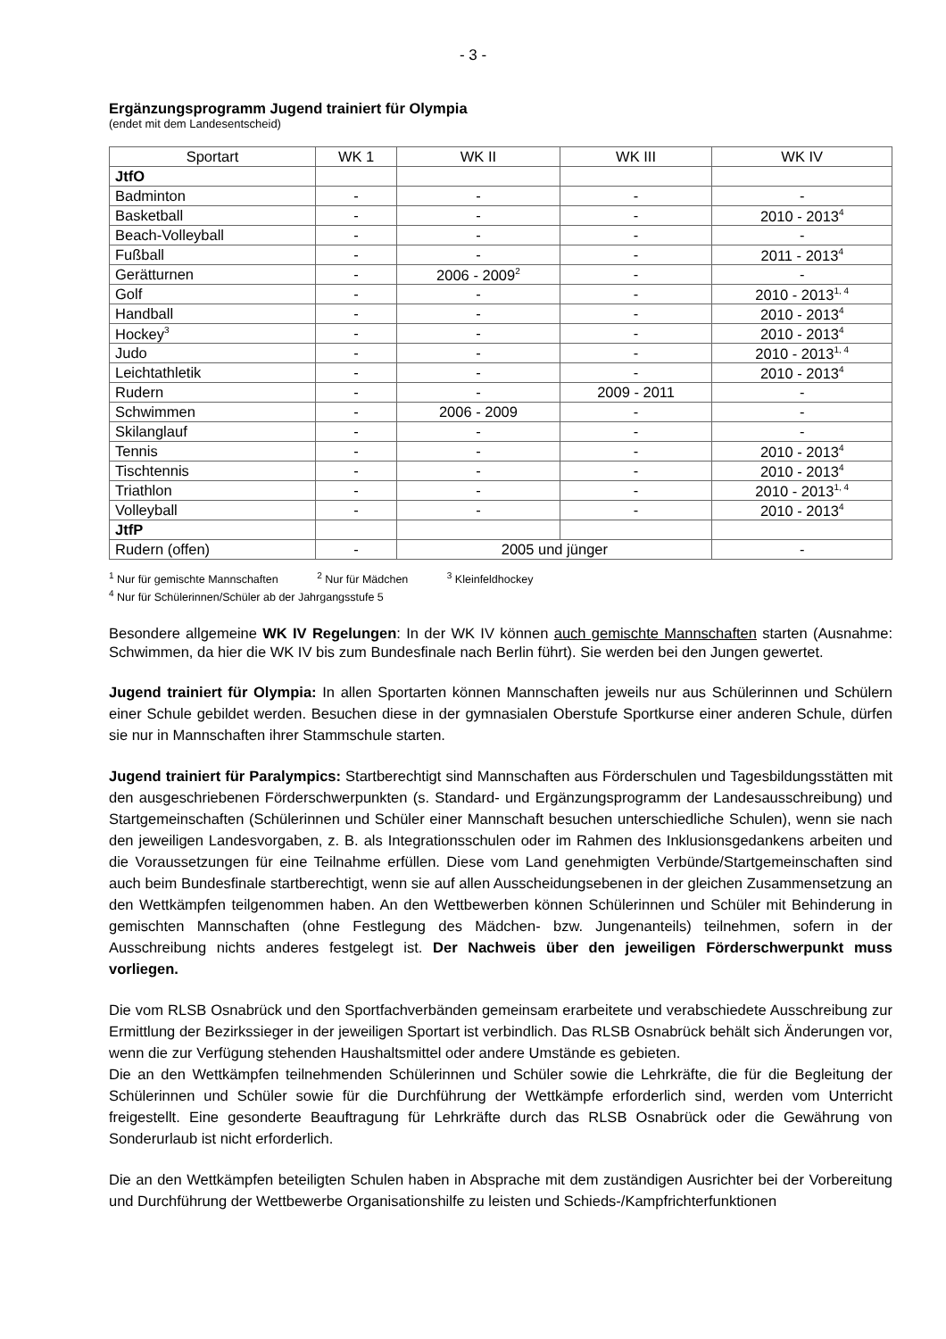- 3 -
Ergänzungsprogramm Jugend trainiert für Olympia
(endet mit dem Landesentscheid)
| Sportart | WK 1 | WK II | WK III | WK IV |
| --- | --- | --- | --- | --- |
| JtfO | | | | |
| Badminton | - | - | - | - |
| Basketball | - | - | - | 2010 - 2013<sup>4</sup> |
| Beach-Volleyball | - | - | - | - |
| Fußball | - | - | - | 2011 - 2013<sup>4</sup> |
| Gerätturnen | - | 2006 - 2009<sup>2</sup> | - | - |
| Golf | - | - | - | 2010 - 2013<sup>1, 4</sup> |
| Handball | - | - | - | 2010 - 2013<sup>4</sup> |
| Hockey<sup>3</sup> | - | - | - | 2010 - 2013<sup>4</sup> |
| Judo | - | - | - | 2010 - 2013<sup>1, 4</sup> |
| Leichtathletik | - | - | - | 2010 - 2013<sup>4</sup> |
| Rudern | - | - | 2009 - 2011 | - |
| Schwimmen | - | 2006 - 2009 | - | - |
| Skilanglauf | - | - | - | - |
| Tennis | - | - | - | 2010 - 2013<sup>4</sup> |
| Tischtennis | - | - | - | 2010 - 2013<sup>4</sup> |
| Triathlon | - | - | - | 2010 - 2013<sup>1, 4</sup> |
| Volleyball | - | - | - | 2010 - 2013<sup>4</sup> |
| JtfP | | | | |
| Rudern (offen) | - | 2005 und jünger | | - |
<sup>1</sup> Nur für gemischte Mannschaften <sup>2</sup> Nur für Mädchen <sup>3</sup> Kleinfeldhockey
<sup>4</sup> Nur für Schülerinnen/Schüler ab der Jahrgangsstufe 5
Besondere allgemeine WK IV Regelungen: In der WK IV können auch gemischte Mannschaften starten (Ausnahme: Schwimmen, da hier die WK IV bis zum Bundesfinale nach Berlin führt). Sie werden bei den Jungen gewertet.
Jugend trainiert für Olympia: In allen Sportarten können Mannschaften jeweils nur aus Schülerinnen und Schülern einer Schule gebildet werden. Besuchen diese in der gymnasialen Oberstufe Sportkurse einer anderen Schule, dürfen sie nur in Mannschaften ihrer Stammschule starten.
Jugend trainiert für Paralympics: Startberechtigt sind Mannschaften aus Förderschulen und Tagesbildungsstätten mit den ausgeschriebenen Förderschwerpunkten (s. Standard- und Ergänzungsprogramm der Landesausschreibung) und Startgemeinschaften (Schülerinnen und Schüler einer Mannschaft besuchen unterschiedliche Schulen), wenn sie nach den jeweiligen Landesvorgaben, z. B. als Integrationsschulen oder im Rahmen des Inklusionsgedankens arbeiten und die Voraussetzungen für eine Teilnahme erfüllen. Diese vom Land genehmigten Verbünde/Startgemeinschaften sind auch beim Bundesfinale startberechtigt, wenn sie auf allen Ausscheidungsebenen in der gleichen Zusammensetzung an den Wettkämpfen teilgenommen haben. An den Wettbewerben können Schülerinnen und Schüler mit Behinderung in gemischten Mannschaften (ohne Festlegung des Mädchen- bzw. Jungenanteils) teilnehmen, sofern in der Ausschreibung nichts anderes festgelegt ist. Der Nachweis über den jeweiligen Förderschwerpunkt muss vorliegen.
Die vom RLSB Osnabrück und den Sportfachverbänden gemeinsam erarbeitete und verabschiedete Ausschreibung zur Ermittlung der Bezirkssieger in der jeweiligen Sportart ist verbindlich. Das RLSB Osnabrück behält sich Änderungen vor, wenn die zur Verfügung stehenden Haushaltsmittel oder andere Umstände es gebieten.
Die an den Wettkämpfen teilnehmenden Schülerinnen und Schüler sowie die Lehrkräfte, die für die Begleitung der Schülerinnen und Schüler sowie für die Durchführung der Wettkämpfe erforderlich sind, werden vom Unterricht freigestellt. Eine gesonderte Beauftragung für Lehrkräfte durch das RLSB Osnabrück oder die Gewährung von Sonderurlaub ist nicht erforderlich.
Die an den Wettkämpfen beteiligten Schulen haben in Absprache mit dem zuständigen Ausrichter bei der Vorbereitung und Durchführung der Wettbewerbe Organisationshilfe zu leisten und Schieds-/Kampfrichterfunktionen